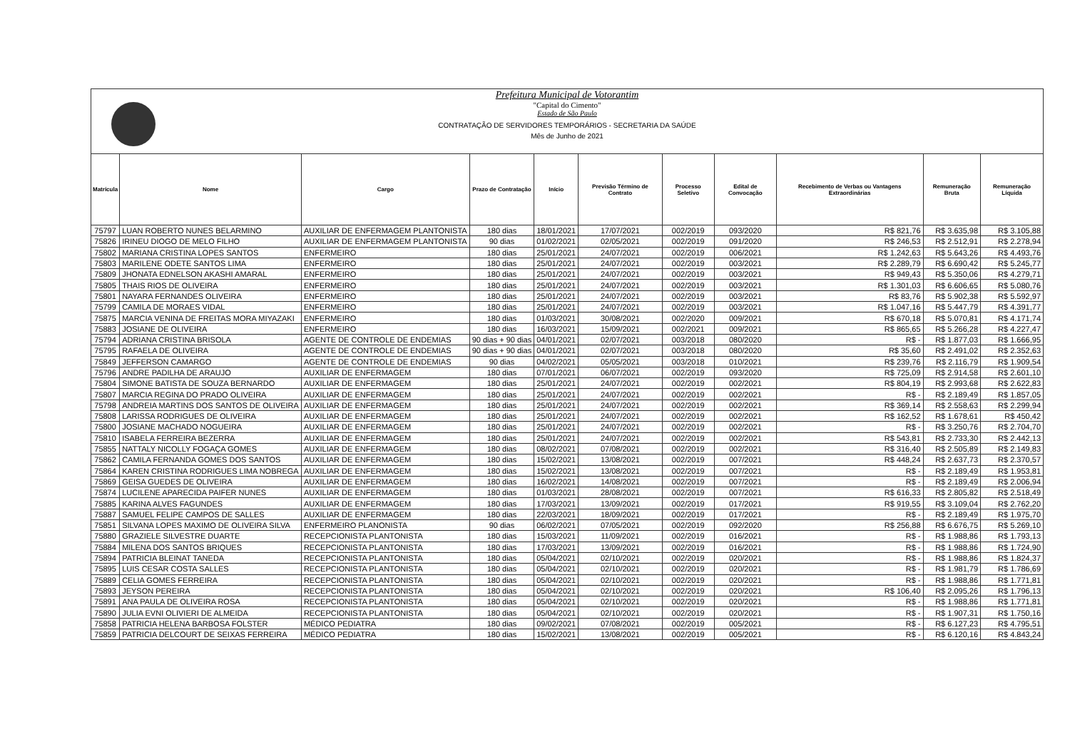Prefeitura Municipal de Votorantim
"Capital do Cimento"
Estado de São Paulo
CONTRATAÇÃO DE SERVIDORES TEMPORÁRIOS - SECRETARIA DA SAÚDE
Mês de Junho de 2021
| Matrícula | Nome | Cargo | Prazo de Contratação | Início | Previsão Término de Contrato | Processo Seletivo | Edital de Convocação | Recebimento de Verbas ou Vantagens Extraordinárias | Remuneração Bruta | Remuneração Líquida |
| --- | --- | --- | --- | --- | --- | --- | --- | --- | --- | --- |
| 75797 | LUAN ROBERTO NUNES BELARMINO | AUXILIAR DE ENFERMAGEM PLANTONISTA | 180 dias | 18/01/2021 | 17/07/2021 | 002/2019 | 093/2020 | R$ 821,76 | R$ 3.635,98 | R$ 3.105,88 |
| 75826 | IRINEU DIOGO DE MELO FILHO | AUXILIAR DE ENFERMAGEM PLANTONISTA | 90 dias | 01/02/2021 | 02/05/2021 | 002/2019 | 091/2020 | R$ 246,53 | R$ 2.512,91 | R$ 2.278,94 |
| 75802 | MARIANA CRISTINA LOPES SANTOS | ENFERMEIRO | 180 dias | 25/01/2021 | 24/07/2021 | 002/2019 | 006/2021 | R$ 1.242,63 | R$ 5.643,26 | R$ 4.493,76 |
| 75803 | MARILENE ODETE SANTOS LIMA | ENFERMEIRO | 180 dias | 25/01/2021 | 24/07/2021 | 002/2019 | 003/2021 | R$ 2.289,79 | R$ 6.690,42 | R$ 5.245,77 |
| 75809 | JHONATA EDNELSON AKASHI AMARAL | ENFERMEIRO | 180 dias | 25/01/2021 | 24/07/2021 | 002/2019 | 003/2021 | R$ 949,43 | R$ 5.350,06 | R$ 4.279,71 |
| 75805 | THAIS RIOS DE OLIVEIRA | ENFERMEIRO | 180 dias | 25/01/2021 | 24/07/2021 | 002/2019 | 003/2021 | R$ 1.301,03 | R$ 6.606,65 | R$ 5.080,76 |
| 75801 | NAYARA FERNANDES OLIVEIRA | ENFERMEIRO | 180 dias | 25/01/2021 | 24/07/2021 | 002/2019 | 003/2021 | R$ 83,76 | R$ 5.902,38 | R$ 5.592,97 |
| 75799 | CAMILA DE MORAES VIDAL | ENFERMEIRO | 180 dias | 25/01/2021 | 24/07/2021 | 002/2019 | 003/2021 | R$ 1.047,16 | R$ 5.447,79 | R$ 4.391,77 |
| 75875 | MARCIA VENINA DE FREITAS MORA MIYAZAKI | ENFERMEIRO | 180 dias | 01/03/2021 | 30/08/2021 | 002/2020 | 009/2021 | R$ 670,18 | R$ 5.070,81 | R$ 4.171,74 |
| 75883 | JOSIANE DE OLIVEIRA | ENFERMEIRO | 180 dias | 16/03/2021 | 15/09/2021 | 002/2021 | 009/2021 | R$ 865,65 | R$ 5.266,28 | R$ 4.227,47 |
| 75794 | ADRIANA CRISTINA BRISOLA | AGENTE DE CONTROLE DE ENDEMIAS | 90 dias + 90 dias | 04/01/2021 | 02/07/2021 | 003/2018 | 080/2020 | R$ - | R$ 1.877,03 | R$ 1.666,95 |
| 75795 | RAFAELA DE OLIVEIRA | AGENTE DE CONTROLE DE ENDEMIAS | 90 dias + 90 dias | 04/01/2021 | 02/07/2021 | 003/2018 | 080/2020 | R$ 35,60 | R$ 2.491,02 | R$ 2.352,63 |
| 75849 | JEFFERSON CAMARGO | AGENTE DE CONTROLE DE ENDEMIAS | 90 dias | 04/02/2021 | 05/05/2021 | 003/2018 | 010/2021 | R$ 239,76 | R$ 2.116,79 | R$ 1.909,54 |
| 75796 | ANDRE PADILHA DE ARAUJO | AUXILIAR DE ENFERMAGEM | 180 dias | 07/01/2021 | 06/07/2021 | 002/2019 | 093/2020 | R$ 725,09 | R$ 2.914,58 | R$ 2.601,10 |
| 75804 | SIMONE BATISTA DE SOUZA BERNARDO | AUXILIAR DE ENFERMAGEM | 180 dias | 25/01/2021 | 24/07/2021 | 002/2019 | 002/2021 | R$ 804,19 | R$ 2.993,68 | R$ 2.622,83 |
| 75807 | MARCIA REGINA DO PRADO OLIVEIRA | AUXILIAR DE ENFERMAGEM | 180 dias | 25/01/2021 | 24/07/2021 | 002/2019 | 002/2021 | R$ - | R$ 2.189,49 | R$ 1.857,05 |
| 75798 | ANDREIA MARTINS DOS SANTOS DE OLIVEIRA | AUXILIAR DE ENFERMAGEM | 180 dias | 25/01/2021 | 24/07/2021 | 002/2019 | 002/2021 | R$ 369,14 | R$ 2.558,63 | R$ 2.299,94 |
| 75808 | LARISSA RODRIGUES DE OLIVEIRA | AUXILIAR DE ENFERMAGEM | 180 dias | 25/01/2021 | 24/07/2021 | 002/2019 | 002/2021 | R$ 162,52 | R$ 1.678,61 | R$ 450,42 |
| 75800 | JOSIANE MACHADO NOGUEIRA | AUXILIAR DE ENFERMAGEM | 180 dias | 25/01/2021 | 24/07/2021 | 002/2019 | 002/2021 | R$ - | R$ 3.250,76 | R$ 2.704,70 |
| 75810 | ISABELA FERREIRA BEZERRA | AUXILIAR DE ENFERMAGEM | 180 dias | 25/01/2021 | 24/07/2021 | 002/2019 | 002/2021 | R$ 543,81 | R$ 2.733,30 | R$ 2.442,13 |
| 75855 | NATTALY NICOLLY FOGAÇA GOMES | AUXILIAR DE ENFERMAGEM | 180 dias | 08/02/2021 | 07/08/2021 | 002/2019 | 002/2021 | R$ 316,40 | R$ 2.505,89 | R$ 2.149,83 |
| 75862 | CAMILA FERNANDA GOMES DOS SANTOS | AUXILIAR DE ENFERMAGEM | 180 dias | 15/02/2021 | 13/08/2021 | 002/2019 | 007/2021 | R$ 448,24 | R$ 2.637,73 | R$ 2.370,57 |
| 75864 | KAREN CRISTINA RODRIGUES LIMA NOBREGA | AUXILIAR DE ENFERMAGEM | 180 dias | 15/02/2021 | 13/08/2021 | 002/2019 | 007/2021 | R$ - | R$ 2.189,49 | R$ 1.953,81 |
| 75869 | GEISA GUEDES DE OLIVEIRA | AUXILIAR DE ENFERMAGEM | 180 dias | 16/02/2021 | 14/08/2021 | 002/2019 | 007/2021 | R$ - | R$ 2.189,49 | R$ 2.006,94 |
| 75874 | LUCILENE APARECIDA PAIFER NUNES | AUXILIAR DE ENFERMAGEM | 180 dias | 01/03/2021 | 28/08/2021 | 002/2019 | 007/2021 | R$ 616,33 | R$ 2.805,82 | R$ 2.518,49 |
| 75885 | KARINA ALVES FAGUNDES | AUXILIAR DE ENFERMAGEM | 180 dias | 17/03/2021 | 13/09/2021 | 002/2019 | 017/2021 | R$ 919,55 | R$ 3.109,04 | R$ 2.762,20 |
| 75887 | SAMUEL FELIPE CAMPOS DE SALLES | AUXILIAR DE ENFERMAGEM | 180 dias | 22/03/2021 | 18/09/2021 | 002/2019 | 017/2021 | R$ - | R$ 2.189,49 | R$ 1.975,70 |
| 75851 | SILVANA LOPES MAXIMO DE OLIVEIRA SILVA | ENFERMEIRO PLANONISTA | 90 dias | 06/02/2021 | 07/05/2021 | 002/2019 | 092/2020 | R$ 256,88 | R$ 6.676,75 | R$ 5.269,10 |
| 75880 | GRAZIELE SILVESTRE DUARTE | RECEPCIONISTA PLANTONISTA | 180 dias | 15/03/2021 | 11/09/2021 | 002/2019 | 016/2021 | R$ - | R$ 1.988,86 | R$ 1.793,13 |
| 75884 | MILENA DOS SANTOS BRIQUES | RECEPCIONISTA PLANTONISTA | 180 dias | 17/03/2021 | 13/09/2021 | 002/2019 | 016/2021 | R$ - | R$ 1.988,86 | R$ 1.724,90 |
| 75894 | PATRICIA BLEINAT TANEDA | RECEPCIONISTA PLANTONISTA | 180 dias | 05/04/2021 | 02/10/2021 | 002/2019 | 020/2021 | R$ - | R$ 1.988,86 | R$ 1.824,37 |
| 75895 | LUIS CESAR COSTA SALLES | RECEPCIONISTA PLANTONISTA | 180 dias | 05/04/2021 | 02/10/2021 | 002/2019 | 020/2021 | R$ - | R$ 1.981,79 | R$ 1.786,69 |
| 75889 | CELIA GOMES FERREIRA | RECEPCIONISTA PLANTONISTA | 180 dias | 05/04/2021 | 02/10/2021 | 002/2019 | 020/2021 | R$ - | R$ 1.988,86 | R$ 1.771,81 |
| 75893 | JEYSON PEREIRA | RECEPCIONISTA PLANTONISTA | 180 dias | 05/04/2021 | 02/10/2021 | 002/2019 | 020/2021 | R$ 106,40 | R$ 2.095,26 | R$ 1.796,13 |
| 75891 | ANA PAULA DE OLIVEIRA ROSA | RECEPCIONISTA PLANTONISTA | 180 dias | 05/04/2021 | 02/10/2021 | 002/2019 | 020/2021 | R$ - | R$ 1.988,86 | R$ 1.771,81 |
| 75890 | JULIA EVNI OLIVIERI DE ALMEIDA | RECEPCIONISTA PLANTONISTA | 180 dias | 05/04/2021 | 02/10/2021 | 002/2019 | 020/2021 | R$ - | R$ 1.907,31 | R$ 1.750,16 |
| 75858 | PATRICIA HELENA BARBOSA FOLSTER | MÉDICO PEDIATRA | 180 dias | 09/02/2021 | 07/08/2021 | 002/2019 | 005/2021 | R$ - | R$ 6.127,23 | R$ 4.795,51 |
| 75859 | PATRICIA DELCOURT DE SEIXAS FERREIRA | MÉDICO PEDIATRA | 180 dias | 15/02/2021 | 13/08/2021 | 002/2019 | 005/2021 | R$ - | R$ 6.120,16 | R$ 4.843,24 |